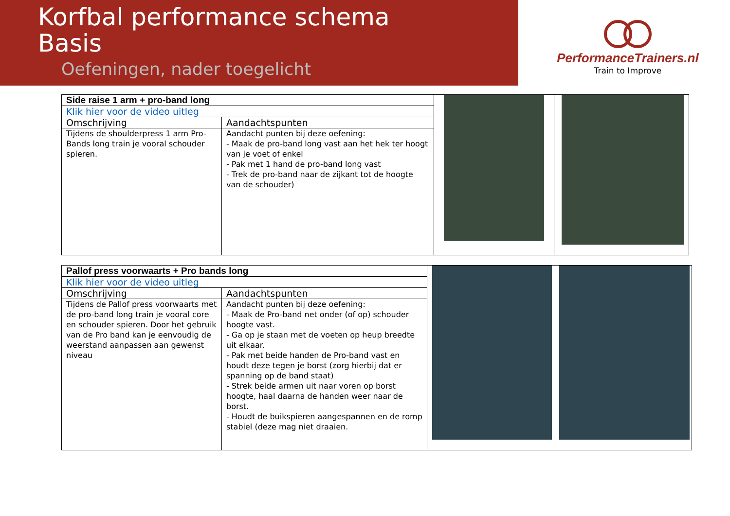Korfbal performance schema
Basis
Oefeningen, nader toegelicht
PerformanceTrainers.nl
Train to Improve
| Side raise 1 arm + pro-band long | | | |
| Klik hier voor de video uitleg | | | |
| Omschrijving | Aandachtspunten | | |
| Tijdens de shoulderpress 1 arm Pro-Bands long train je vooral schouder spieren. | Aandacht punten bij deze oefening: - Maak de pro-band long vast aan het hek ter hoogt van je voet of enkel - Pak met 1 hand de pro-band long vast - Trek de pro-band naar de zijkant tot de hoogte van de schouder) | | |
| Pallof press voorwaarts + Pro bands long | | | |
| Klik hier voor de video uitleg | | | |
| Omschrijving | Aandachtspunten | | |
| Tijdens de Pallof press voorwaarts met de pro-band long train je vooral core en schouder spieren. Door het gebruik van de Pro band kan je eenvoudig de weerstand aanpassen aan gewenst niveau | Aandacht punten bij deze oefening: - Maak de Pro-band net onder (of op) schouder hoogte vast. - Ga op je staan met de voeten op heup breedte uit elkaar. - Pak met beide handen de Pro-band vast en houdt deze tegen je borst (zorg hierbij dat er spanning op de band staat) - Strek beide armen uit naar voren op borst hoogte, haal daarna de handen weer naar de borst. - Houdt de buikspieren aangespannen en de romp stabiel (deze mag niet draaien. | | |